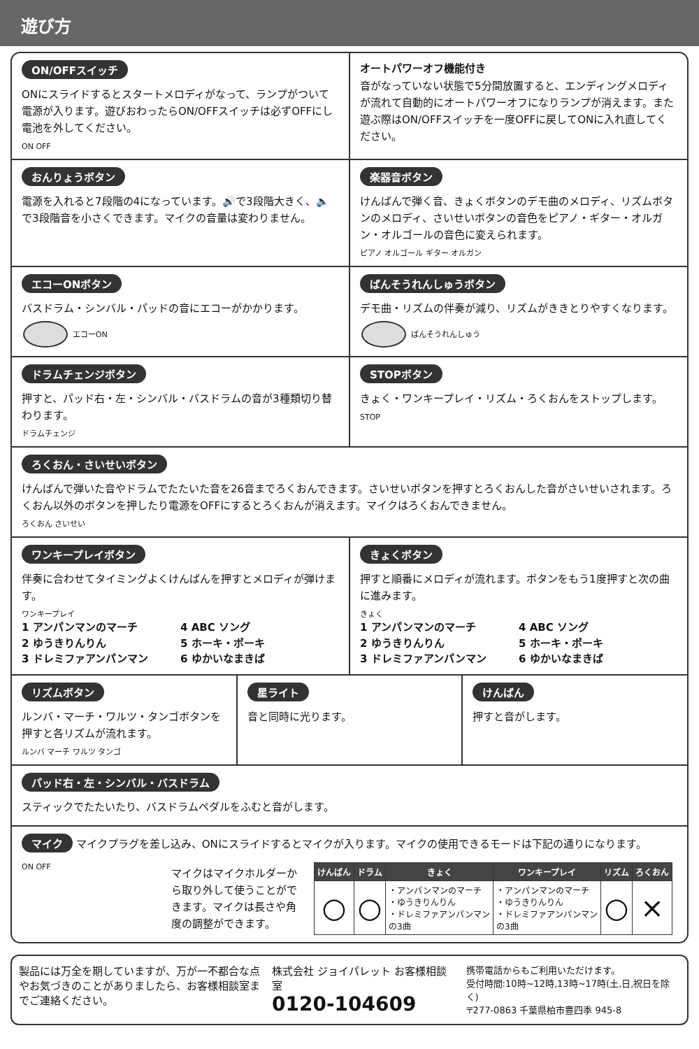遊び方
ON/OFFスイッチ
ONにスライドするとスタートメロディがなって、ランプがついて電源が入ります。遊びおわったらON/OFFスイッチは必ずOFFにし電池を外してください。
ON OFF
オートパワーオフ機能付き
音がなっていない状態で5分間放置すると、エンディングメロディが流れて自動的にオートパワーオフになりランプが消えます。また遊ぶ際はON/OFFスイッチを一度OFFに戻してONに入れ直してください。
おんりょうボタン
電源を入れると7段階の4になっています。🔊で3段階大きく、🔈で3段階音を小さくできます。マイクの音量は変わりません。
楽器音ボタン
けんばんで弾く音、きょくボタンのデモ曲のメロディ、リズムボタンのメロディ、さいせいボタンの音色をピアノ・ギター・オルガン・オルゴールの音色に変えられます。
ピアノ オルゴール ギター オルガン
エコーONボタン
バスドラム・シンバル・パッドの音にエコーがかかります。
エコーON
ばんそうれんしゅうボタン
デモ曲・リズムの伴奏が減り、リズムがききとりやすくなります。
ばんそうれんしゅう
ドラムチェンジボタン
押すと、パッド右・左・シンバル・バスドラムの音が3種類切り替わります。
ドラムチェンジ
STOPボタン
きょく・ワンキープレイ・リズム・ろくおんをストップします。
STOP
ろくおん・さいせいボタン
けんばんで弾いた音やドラムでたたいた音を26音までろくおんできます。さいせいボタンを押すとろくおんした音がさいせいされます。ろくおん以外のボタンを押したり電源をOFFにするとろくおんが消えます。マイクはろくおんできません。
ろくおん さいせい
ワンキープレイボタン
伴奏に合わせてタイミングよくけんばんを押すとメロディが弾けます。
ワンキープレイ
1 アンパンマンのマーチ 4 ABC ソング 2 ゆうきりんりん 5 ホーキ・ポーキ 3 ドレミファアンパンマン 6 ゆかいなまきば
きょくボタン
押すと順番にメロディが流れます。ボタンをもう1度押すと次の曲に進みます。
きょく
1 アンパンマンのマーチ 4 ABC ソング 2 ゆうきりんりん 5 ホーキ・ポーキ 3 ドレミファアンパンマン 6 ゆかいなまきば
リズムボタン
ルンバ・マーチ・ワルツ・タンゴボタンを押すと各リズムが流れます。
ルンバ マーチ ワルツ タンゴ
星ライト
音と同時に光ります。
けんばん
押すと音がします。
パッド右・左・シンバル・バスドラム
スティックでたたいたり、バスドラムペダルをふむと音がします。
マイク マイクプラグを差し込み、ONにスライドするとマイクが入ります。マイクの使用できるモードは下記の通りになります。
ON OFF
マイクはマイクホルダーから取り外して使うことができます。マイクは長さや角度の調整ができます。
| けんばん | ドラム | きょく | ワンキープレイ | リズム | ろくおん |
| --- | --- | --- | --- | --- | --- |
| ○ | ○ | ・アンパンマンのマーチ ・ゆうきりんりん ・ドレミファアンパンマン の3曲 | ・アンパンマンのマーチ ・ゆうきりんりん ・ドレミファアンパンマン の3曲 | ○ | × |
製品には万全を期していますが、万が一不都合な点やお気づきのことがありましたら、お客様相談室までご連絡ください。
株式会社 ジョイパレット お客様相談室
0120-104609
携帯電話からもご利用いただけます。
受付時間:10時~12時,13時~17時(土,日,祝日を除く)
〒277-0863 千葉県柏市豊四季 945-8